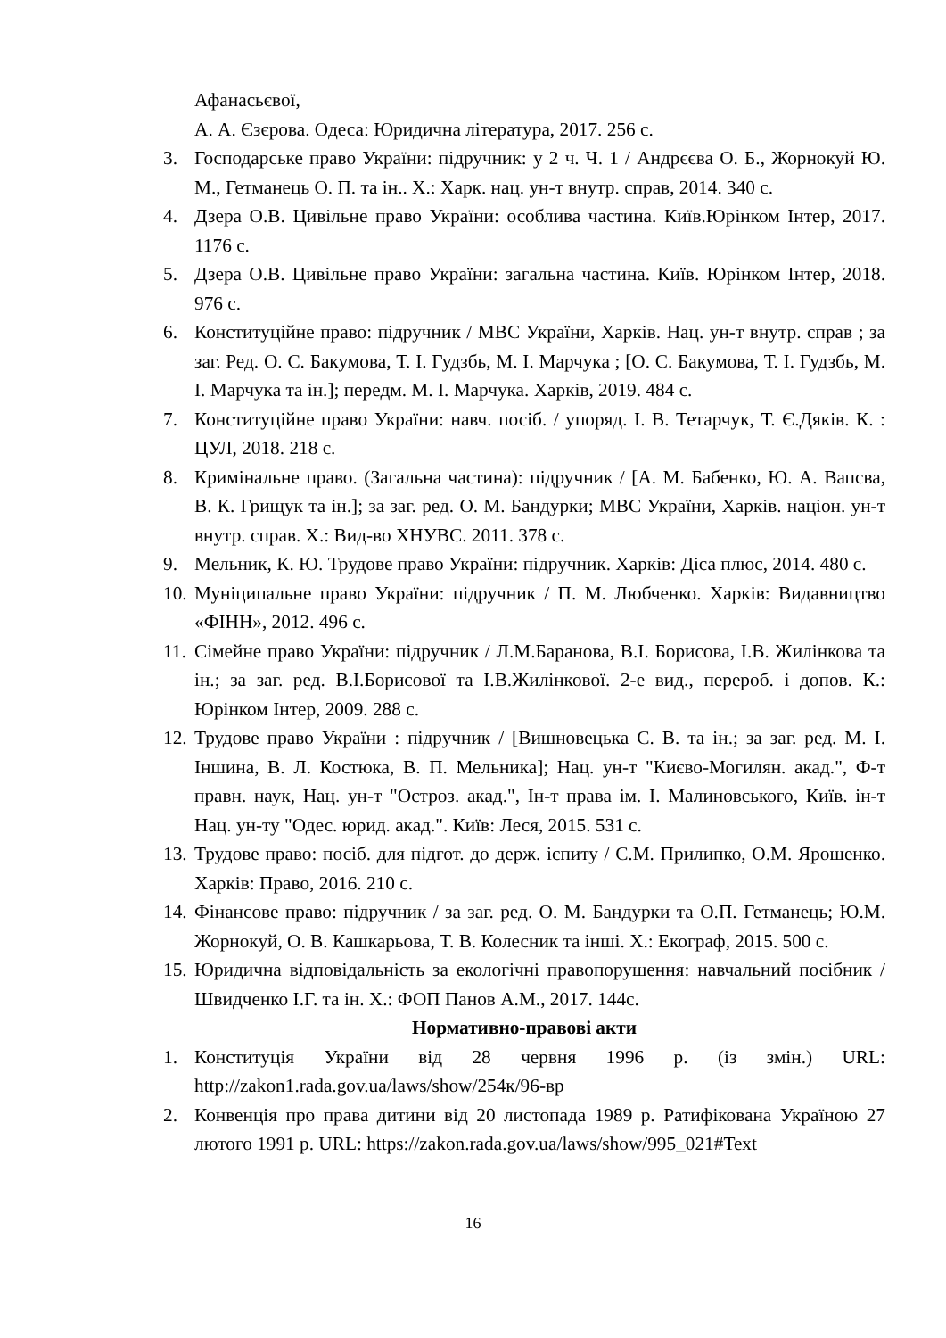Афанасьєвої,
А. А. Єзєрова. Одеса: Юридична література, 2017. 256 с.
3. Господарське право України: підручник: у 2 ч. Ч. 1 / Андрєєва О. Б., Жорнокуй Ю. М., Гетманець О. П. та ін.. Х.: Харк. нац. ун-т внутр. справ, 2014. 340 с.
4. Дзера О.В. Цивільне право України: особлива частина. Київ.Юрінком Інтер, 2017. 1176 с.
5. Дзера О.В. Цивільне право України: загальна частина. Київ. Юрінком Інтер, 2018. 976 с.
6. Конституційне право: підручник / МВС України, Харків. Нац. ун-т внутр. справ ; за заг. Ред. О. С. Бакумова, Т. І. Гудзбь, М. І. Марчука ; [О. С. Бакумова, Т. І. Гудзбь, М. І. Марчука та ін.]; передм. М. І. Марчука. Харків, 2019. 484 с.
7. Конституційне право України: навч. посіб. / упоряд. І. В. Тетарчук, Т. Є.Дяків. К. : ЦУЛ, 2018. 218 с.
8. Кримінальне право. (Загальна частина): підручник / [А. М. Бабенко, Ю. А. Вапсва, В. К. Грищук та ін.]; за заг. ред. О. М. Бандурки; МВС України, Харків. націон. ун-т внутр. справ. Х.: Вид-во ХНУВС. 2011. 378 с.
9. Мельник, К. Ю. Трудове право України: підручник. Харків: Діса плюс, 2014. 480 с.
10. Муніципальне право України: підручник / П. М. Любченко. Харків: Видавництво «ФІНН», 2012. 496 с.
11. Сімейне право України: підручник / Л.М.Баранова, В.І. Борисова, І.В. Жилінкова та ін.; за заг. ред. В.І.Борисової та І.В.Жилінкової. 2-е вид., перероб. і допов. К.: Юрінком Інтер, 2009. 288 с.
12. Трудове право України : підручник / [Вишновецька С. В. та ін.; за заг. ред. М. І. Іншина, В. Л. Костюка, В. П. Мельника]; Нац. ун-т "Києво-Могилян. акад.", Ф-т правн. наук, Нац. ун-т "Остроз. акад.", Ін-т права ім. І. Малиновського, Київ. ін-т Нац. ун-ту "Одес. юрид. акад.". Київ: Леся, 2015. 531 с.
13. Трудове право: посіб. для підгот. до держ. іспиту / С.М. Прилипко, О.М. Ярошенко. Харків: Право, 2016. 210 с.
14. Фінансове право: підручник / за заг. ред. О. М. Бандурки та О.П. Гетманець; Ю.М. Жорнокуй, О. В. Кашкарьова, Т. В. Колесник та інші. Х.: Екограф, 2015. 500 с.
15. Юридична відповідальність за екологічні правопорушення: навчальний посібник / Швидченко І.Г. та ін. Х.: ФОП Панов А.М., 2017. 144с.
Нормативно-правові акти
1. Конституція України від 28 червня 1996 р. (із змін.) URL: http://zakon1.rada.gov.ua/laws/show/254к/96-вр
2. Конвенція про права дитини від 20 листопада 1989 р. Ратифікована Україною 27 лютого 1991 р. URL: https://zakon.rada.gov.ua/laws/show/995_021#Text
16